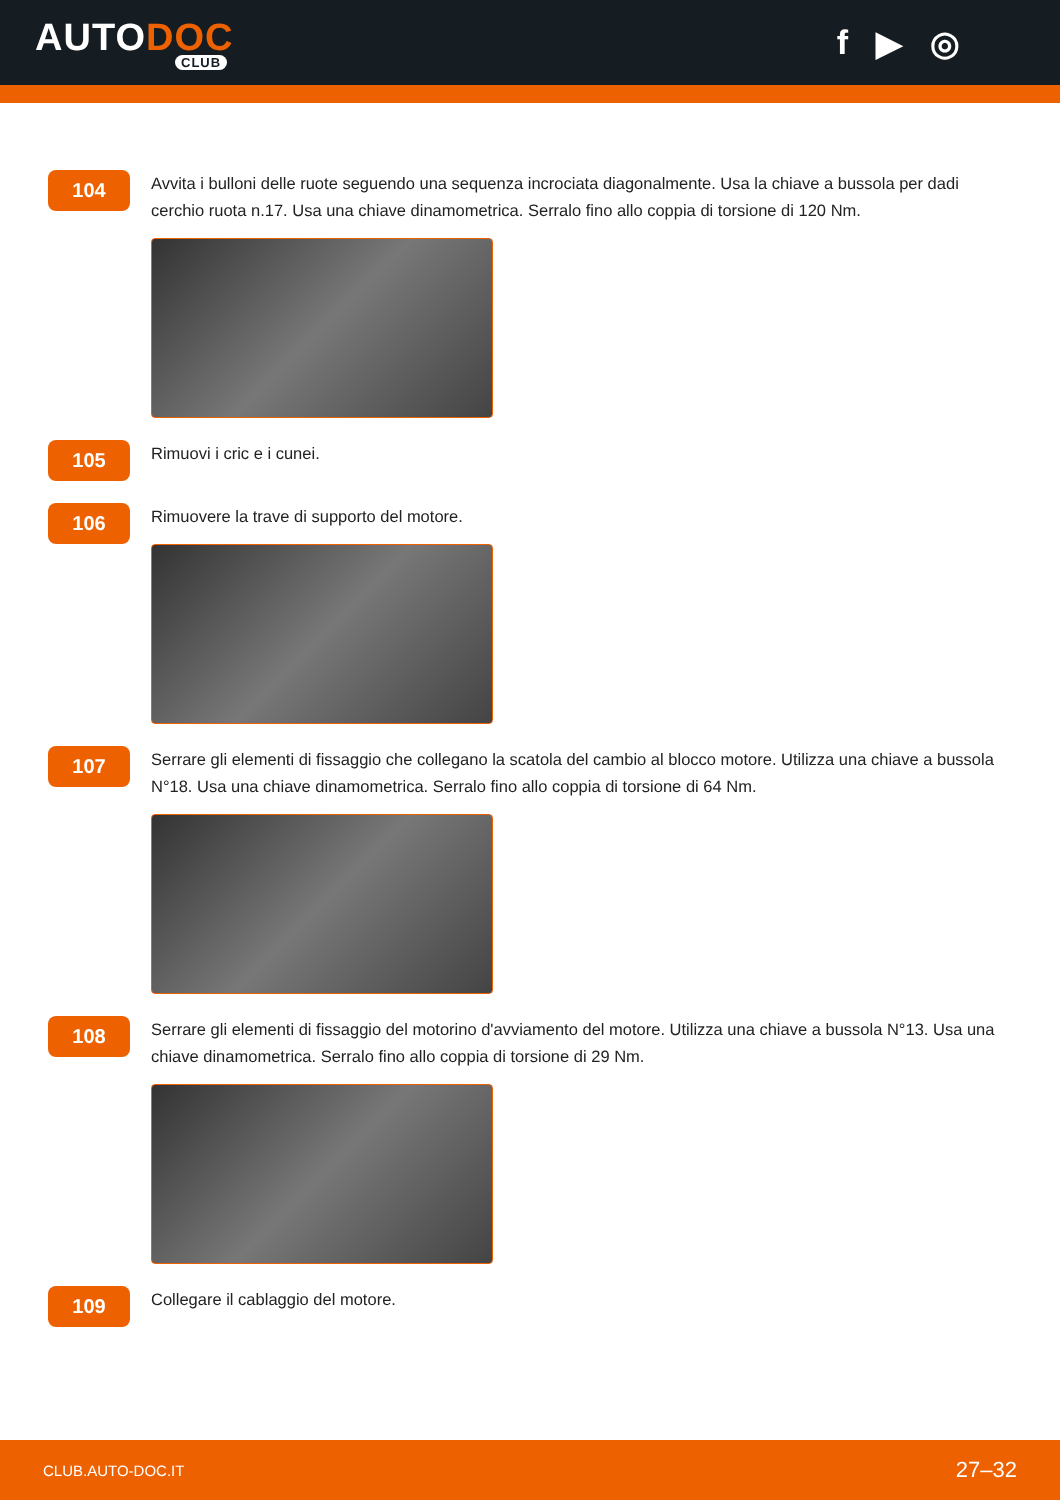AUTODOC
CLUB
f ▶ ◎
104
Avvita i bulloni delle ruote seguendo una sequenza incrociata diagonalmente. Usa la chiave a bussola per dadi cerchio ruota n.17. Usa una chiave dinamometrica. Serralo fino allo coppia di torsione di 120 Nm.
105
Rimuovi i cric e i cunei.
106
Rimuovere la trave di supporto del motore.
107
Serrare gli elementi di fissaggio che collegano la scatola del cambio al blocco motore. Utilizza una chiave a bussola N°18. Usa una chiave dinamometrica. Serralo fino allo coppia di torsione di 64 Nm.
108
Serrare gli elementi di fissaggio del motorino d'avviamento del motore. Utilizza una chiave a bussola N°13. Usa una chiave dinamometrica. Serralo fino allo coppia di torsione di 29 Nm.
109
Collegare il cablaggio del motore.
CLUB.AUTO-DOC.IT 27–32